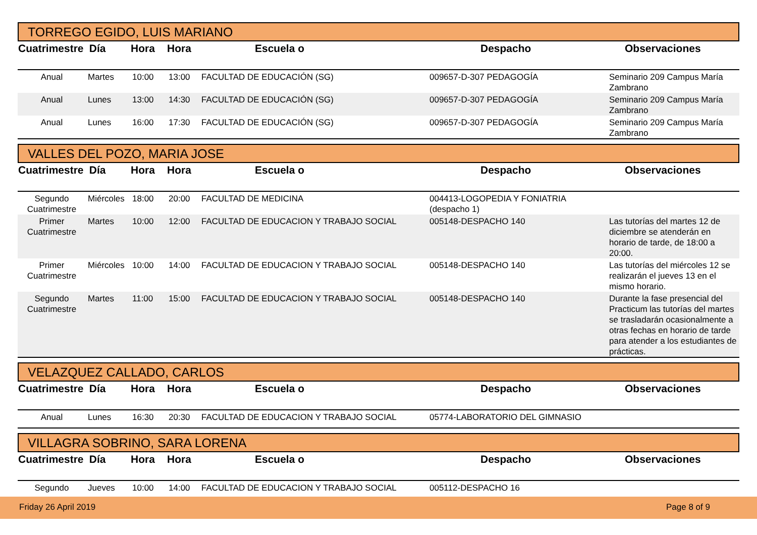TORREGO EGIDO, LUIS MARIANO
| Cuatrimestre | Día | Hora | Hora | Escuela o | Despacho | Observaciones |
| --- | --- | --- | --- | --- | --- | --- |
| Anual | Martes | 10:00 | 13:00 | FACULTAD DE EDUCACIÓN (SG) | 009657-D-307 PEDAGOGÍA | Seminario 209 Campus María Zambrano |
| Anual | Lunes | 13:00 | 14:30 | FACULTAD DE EDUCACIÓN (SG) | 009657-D-307 PEDAGOGÍA | Seminario 209 Campus María Zambrano |
| Anual | Lunes | 16:00 | 17:30 | FACULTAD DE EDUCACIÓN (SG) | 009657-D-307 PEDAGOGÍA | Seminario 209 Campus María Zambrano |
VALLES DEL POZO, MARIA JOSE
| Cuatrimestre | Día | Hora | Hora | Escuela o | Despacho | Observaciones |
| --- | --- | --- | --- | --- | --- | --- |
| Segundo Cuatrimestre | Miércoles | 18:00 | 20:00 | FACULTAD DE MEDICINA | 004413-LOGOPEDIA Y FONIATRIA (despacho 1) | |
| Primer Cuatrimestre | Martes | 10:00 | 12:00 | FACULTAD DE EDUCACION Y TRABAJO SOCIAL | 005148-DESPACHO 140 | Las tutorías del martes 12 de diciembre se atenderán en horario de tarde, de 18:00 a 20:00. |
| Primer Cuatrimestre | Miércoles | 10:00 | 14:00 | FACULTAD DE EDUCACION Y TRABAJO SOCIAL | 005148-DESPACHO 140 | Las tutorías del miércoles 12 se realizarán el jueves 13 en el mismo horario. |
| Segundo Cuatrimestre | Martes | 11:00 | 15:00 | FACULTAD DE EDUCACION Y TRABAJO SOCIAL | 005148-DESPACHO 140 | Durante la fase presencial del Practicum las tutorías del martes se trasladarán ocasionalmente a otras fechas en horario de tarde para atender a los estudiantes de prácticas. |
VELAZQUEZ CALLADO, CARLOS
| Cuatrimestre | Día | Hora | Hora | Escuela o | Despacho | Observaciones |
| --- | --- | --- | --- | --- | --- | --- |
| Anual | Lunes | 16:30 | 20:30 | FACULTAD DE EDUCACION Y TRABAJO SOCIAL | 05774-LABORATORIO DEL GIMNASIO | |
VILLAGRA SOBRINO, SARA LORENA
| Cuatrimestre | Día | Hora | Hora | Escuela o | Despacho | Observaciones |
| --- | --- | --- | --- | --- | --- | --- |
| Segundo | Jueves | 10:00 | 14:00 | FACULTAD DE EDUCACION Y TRABAJO SOCIAL | 005112-DESPACHO 16 | |
Friday 26 April 2019 Page 8 of 9